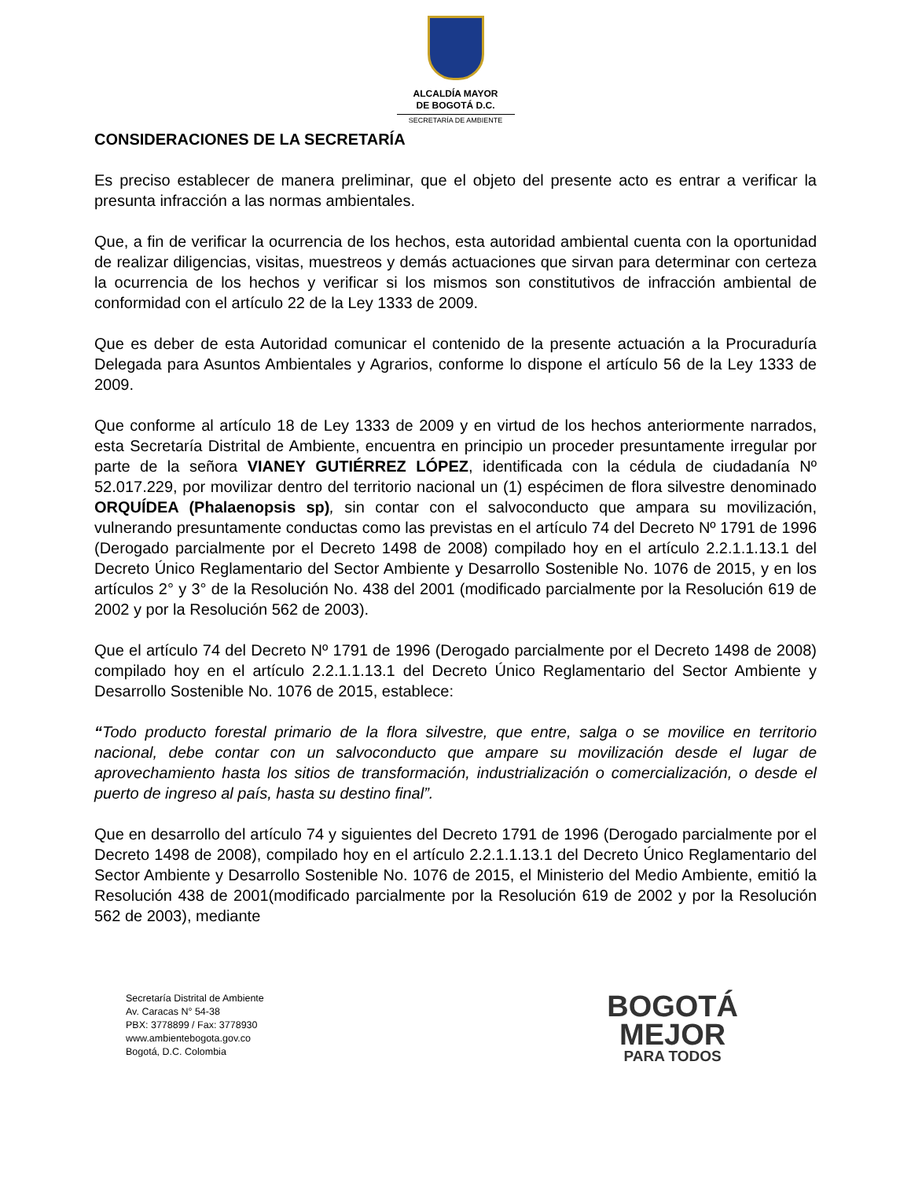ALCALDÍA MAYOR
DE BOGOTÁ D.C.
SECRETARÍA DE AMBIENTE
CONSIDERACIONES DE LA SECRETARÍA
Es preciso establecer de manera preliminar, que el objeto del presente acto es entrar a verificar la presunta infracción a las normas ambientales.
Que, a fin de verificar la ocurrencia de los hechos, esta autoridad ambiental cuenta con la oportunidad de realizar diligencias, visitas, muestreos y demás actuaciones que sirvan para determinar con certeza la ocurrencia de los hechos y verificar si los mismos son constitutivos de infracción ambiental de conformidad con el artículo 22 de la Ley 1333 de 2009.
Que es deber de esta Autoridad comunicar el contenido de la presente actuación a la Procuraduría Delegada para Asuntos Ambientales y Agrarios, conforme lo dispone el artículo 56 de la Ley 1333 de 2009.
Que conforme al artículo 18 de Ley 1333 de 2009 y en virtud de los hechos anteriormente narrados, esta Secretaría Distrital de Ambiente, encuentra en principio un proceder presuntamente irregular por parte de la señora VIANEY GUTIÉRREZ LÓPEZ, identificada con la cédula de ciudadanía Nº 52.017.229, por movilizar dentro del territorio nacional un (1) espécimen de flora silvestre denominado ORQUÍDEA (Phalaenopsis sp), sin contar con el salvoconducto que ampara su movilización, vulnerando presuntamente conductas como las previstas en el artículo 74 del Decreto Nº 1791 de 1996 (Derogado parcialmente por el Decreto 1498 de 2008) compilado hoy en el artículo 2.2.1.1.13.1 del Decreto Único Reglamentario del Sector Ambiente y Desarrollo Sostenible No. 1076 de 2015, y en los artículos 2° y 3° de la Resolución No. 438 del 2001 (modificado parcialmente por la Resolución 619 de 2002 y por la Resolución 562 de 2003).
Que el artículo 74 del Decreto Nº 1791 de 1996 (Derogado parcialmente por el Decreto 1498 de 2008) compilado hoy en el artículo 2.2.1.1.13.1 del Decreto Único Reglamentario del Sector Ambiente y Desarrollo Sostenible No. 1076 de 2015, establece:
“Todo producto forestal primario de la flora silvestre, que entre, salga o se movilice en territorio nacional, debe contar con un salvoconducto que ampare su movilización desde el lugar de aprovechamiento hasta los sitios de transformación, industrialización o comercialización, o desde el puerto de ingreso al país, hasta su destino final”.
Que en desarrollo del artículo 74 y siguientes del Decreto 1791 de 1996 (Derogado parcialmente por el Decreto 1498 de 2008), compilado hoy en el artículo 2.2.1.1.13.1 del Decreto Único Reglamentario del Sector Ambiente y Desarrollo Sostenible No. 1076 de 2015, el Ministerio del Medio Ambiente, emitió la Resolución 438 de 2001(modificado parcialmente por la Resolución 619 de 2002 y por la Resolución 562 de 2003), mediante
Secretaría Distrital de Ambiente
Av. Caracas N° 54-38
PBX: 3778899 / Fax: 3778930
www.ambientebogota.gov.co
Bogotá, D.C. Colombia
BOGOTÁ
MEJOR
PARA TODOS